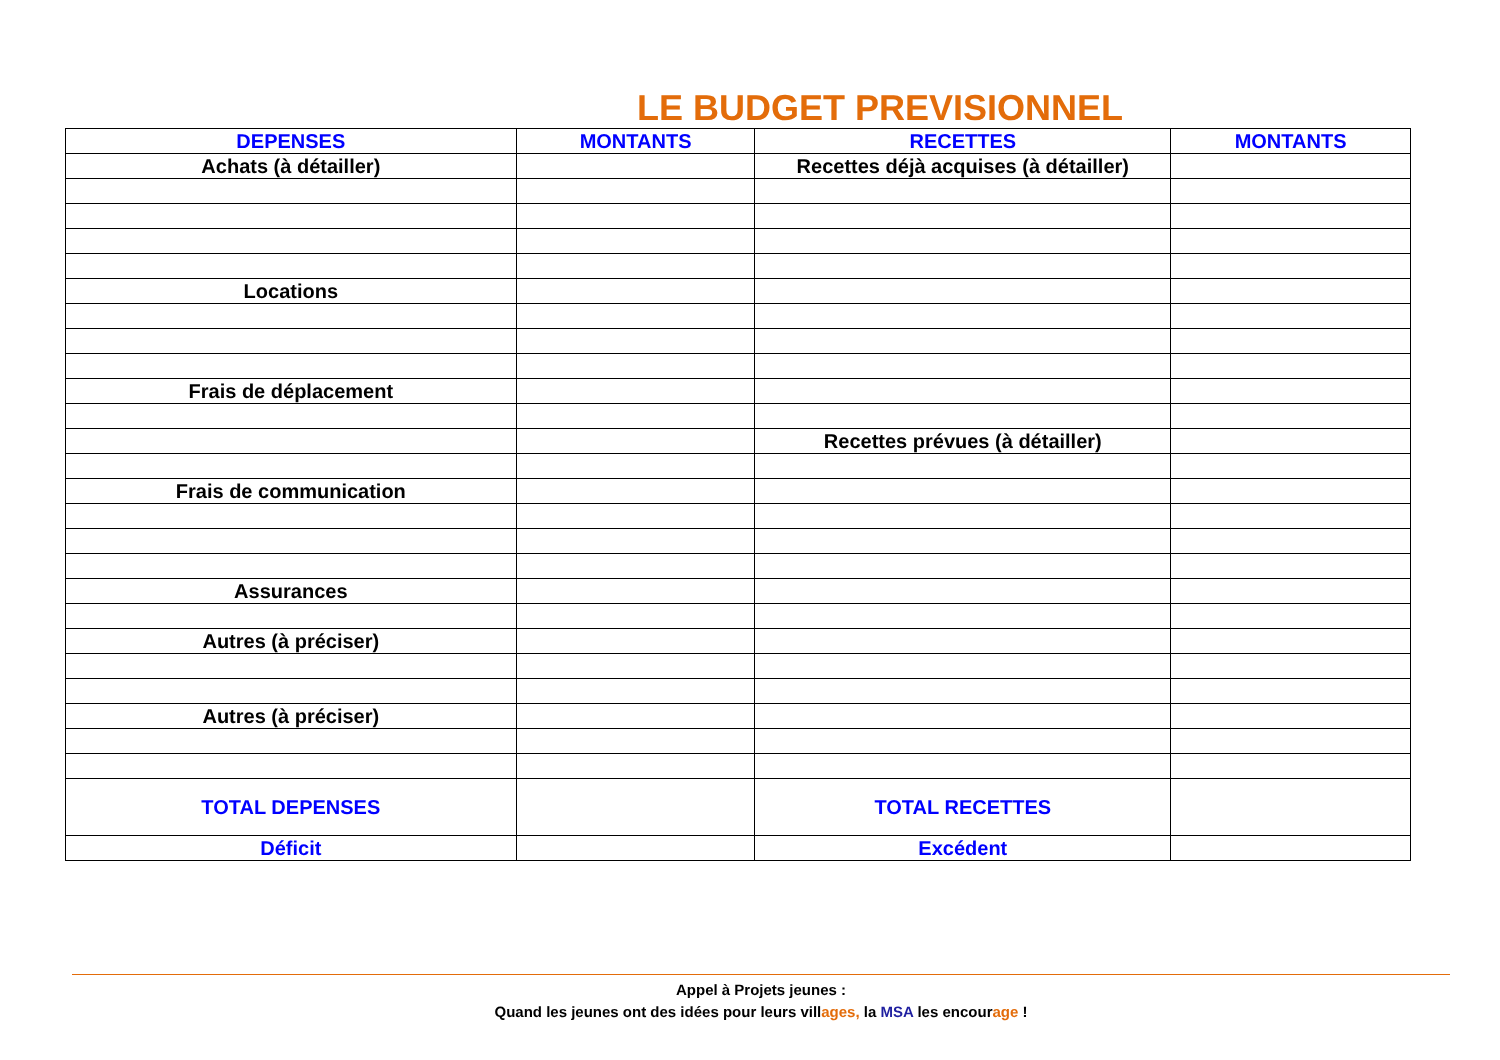LE BUDGET PREVISIONNEL
| DEPENSES | MONTANTS | RECETTES | MONTANTS |
| --- | --- | --- | --- |
| Achats (à détailler) | | Recettes déjà acquises (à détailler) | |
| Locations | | | |
| Frais de déplacement | | | |
| | | Recettes prévues (à détailler) | |
| Frais de communication | | | |
| Assurances | | | |
| Autres (à préciser) | | | |
| Autres (à préciser) | | | |
| TOTAL DEPENSES | | TOTAL RECETTES | |
| Déficit | | Excédent | |
Appel à Projets jeunes :
Quand les jeunes ont des idées pour leurs villages, la MSA les encourage !